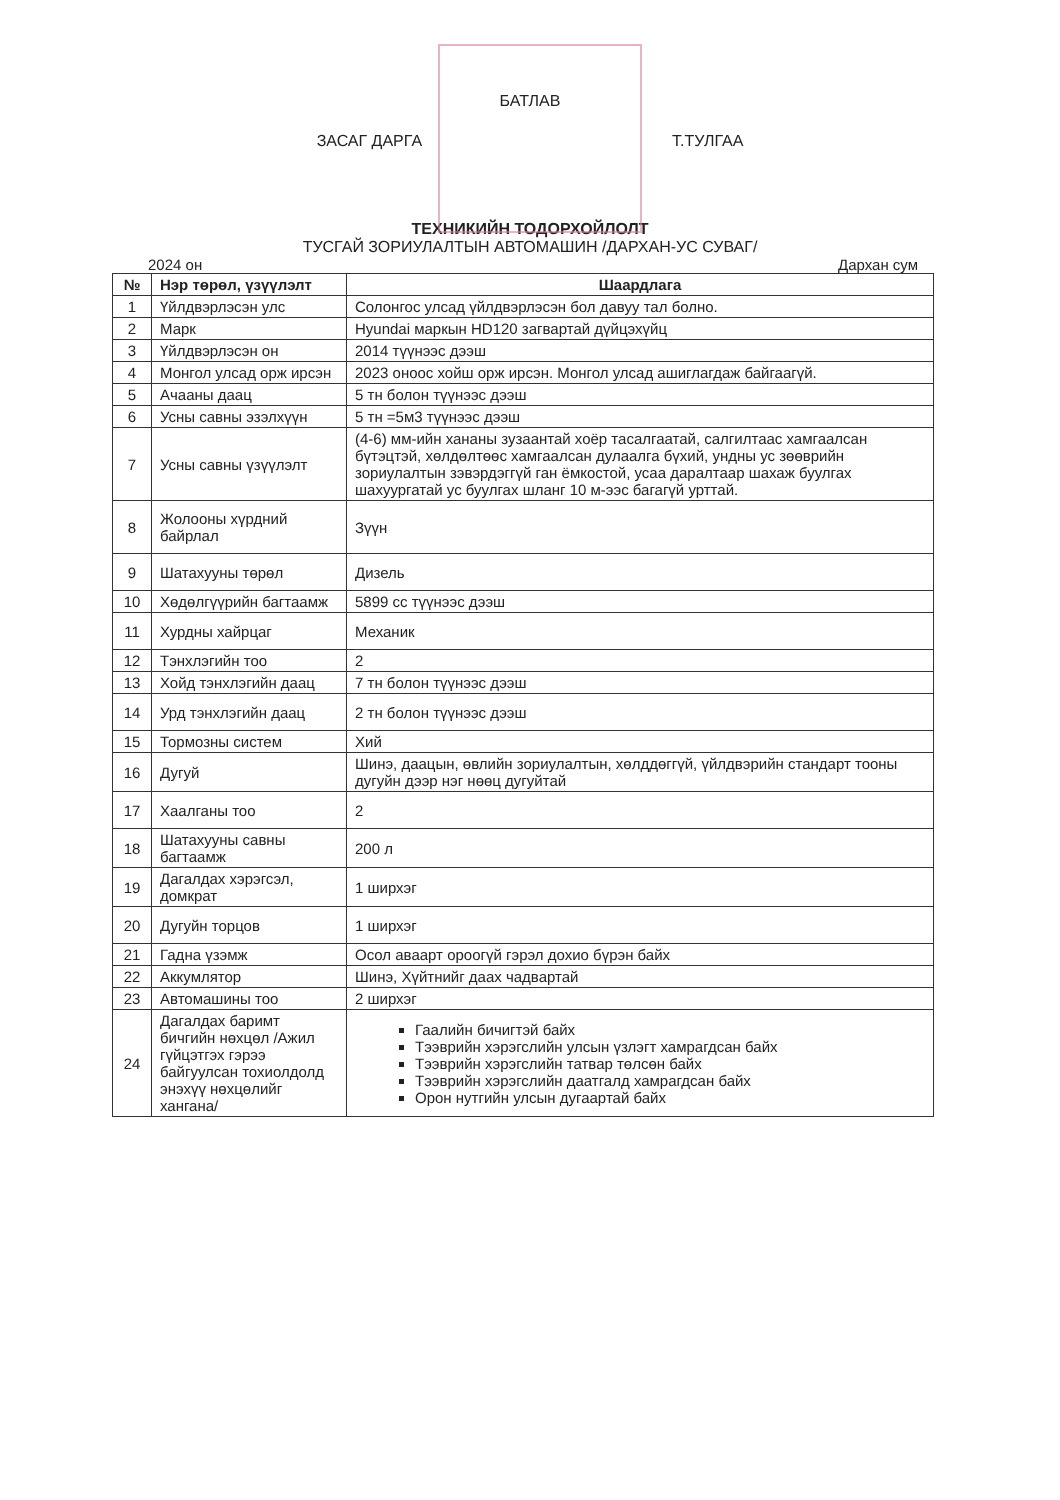БАТЛАВ
ЗАСАГ ДАРГА Т.ТУЛГАА
ТЕХНИКИЙН ТОДОРХОЙЛОЛТ
ТУСГАЙ ЗОРИУЛАЛТЫН АВТОМАШИН /ДАРХАН-УС СУВАГ/
2024 он Дархан сум
| № | Нэр төрөл, үзүүлэлт | Шаардлага |
| --- | --- | --- |
| 1 | Үйлдвэрлэсэн улс | Солонгос улсад үйлдвэрлэсэн бол давуу тал болно. |
| 2 | Марк | Hyundai маркын HD120 загвартай дүйцэхүйц |
| 3 | Үйлдвэрлэсэн он | 2014 түүнээс дээш |
| 4 | Монгол улсад орж ирсэн | 2023 оноос хойш орж ирсэн. Монгол улсад ашиглагдаж байгаагүй. |
| 5 | Ачааны даац | 5 тн болон түүнээс дээш |
| 6 | Усны савны эзэлхүүн | 5 тн =5м3 түүнээс дээш |
| 7 | Усны савны үзүүлэлт | (4-6) мм-ийн хананы зузаантай хоёр тасалгаатай, салгилтаас хамгаалсан бүтэцтэй, хөлдөлтөөс хамгаалсан дулаалга бүхий, ундны ус зөөврийн зориулалтын зэвэрдэггүй ган ёмкостой, усаа даралтаар шахаж буулгах шахуургатай ус буулгах шланг 10 м-ээс багагүй урттай. |
| 8 | Жолооны хүрдний байрлал | Зүүн |
| 9 | Шатахууны төрөл | Дизель |
| 10 | Хөдөлгүүрийн багтаамж | 5899 cc түүнээс дээш |
| 11 | Хурдны хайрцаг | Механик |
| 12 | Тэнхлэгийн тоо | 2 |
| 13 | Хойд тэнхлэгийн даац | 7 тн болон түүнээс дээш |
| 14 | Урд тэнхлэгийн даац | 2 тн болон түүнээс дээш |
| 15 | Тормозны систем | Хий |
| 16 | Дугуй | Шинэ, даацын, өвлийн зориулалтын, хөлддөггүй, үйлдвэрийн стандарт тооны дугуйн дээр нэг нөөц дугуйтай |
| 17 | Хаалганы тоо | 2 |
| 18 | Шатахууны савны багтаамж | 200 л |
| 19 | Дагалдах хэрэгсэл, домкрат | 1 ширхэг |
| 20 | Дугуйн торцов | 1 ширхэг |
| 21 | Гадна үзэмж | Осол аваарт ороогүй гэрэл дохио бүрэн байх |
| 22 | Аккумлятор | Шинэ, Хүйтнийг даах чадвартай |
| 23 | Автомашины тоо | 2 ширхэг |
| 24 | Дагалдах баримт бичгийн нөхцөл /Ажил гүйцэтгэх гэрээ байгуулсан тохиолдолд энэхүү нөхцөлийг хангана/ | Гаалийн бичигтэй байх Тээврийн хэрэгслийн улсын үзлэгт хамрагдсан байх Тээврийн хэрэгслийн татвар төлсөн байх Тээврийн хэрэгслийн даатгалд хамрагдсан байх Орон нутгийн улсын дугаартай байх |